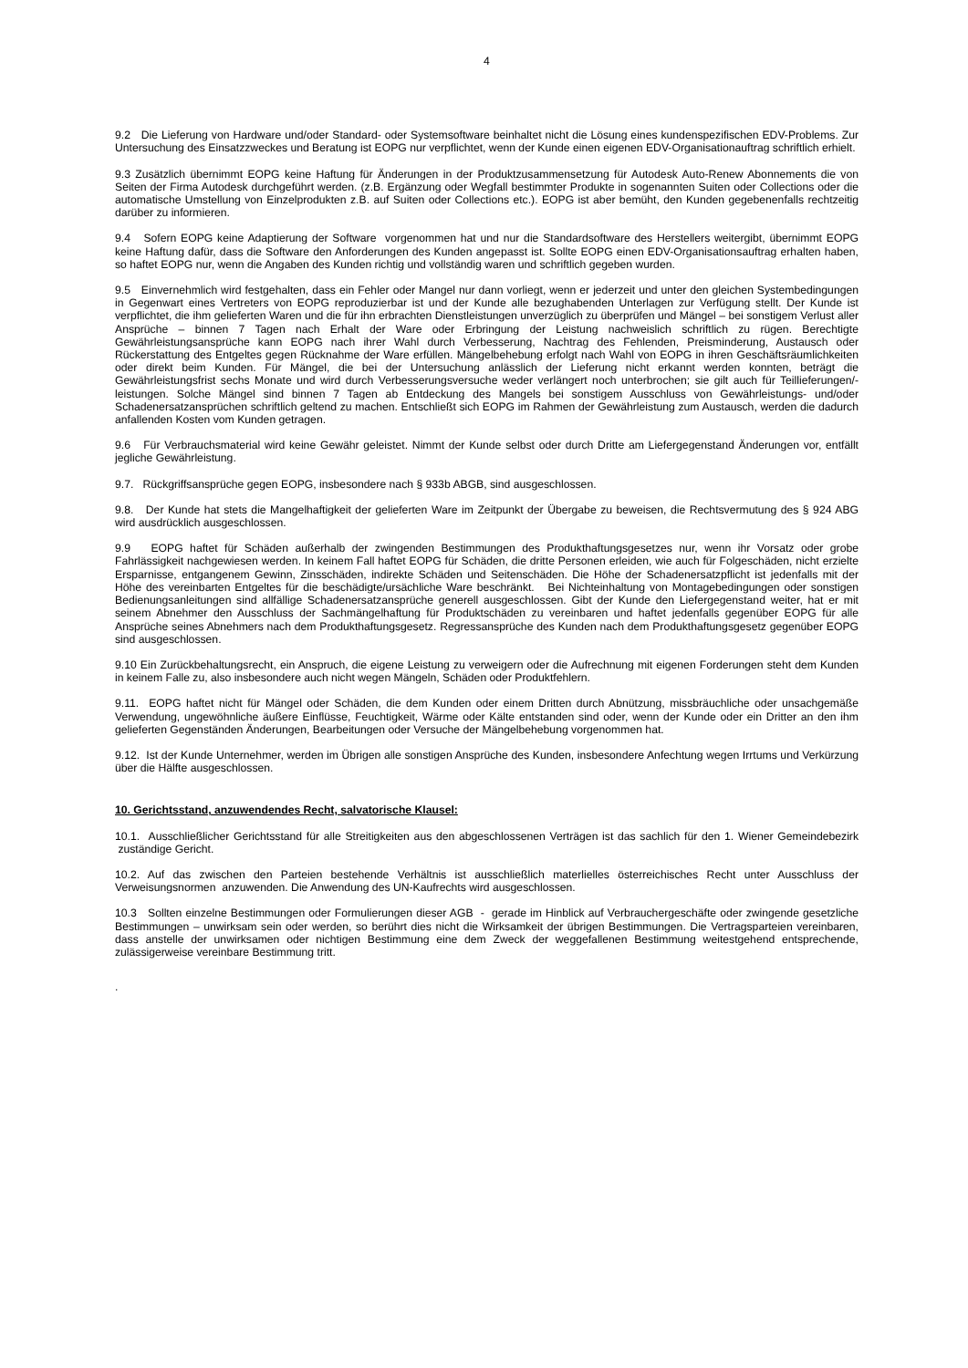4
9.2 Die Lieferung von Hardware und/oder Standard- oder Systemsoftware beinhaltet nicht die Lösung eines kundenspezifischen EDV-Problems. Zur Untersuchung des Einsatzzweckes und Beratung ist EOPG nur verpflichtet, wenn der Kunde einen eigenen EDV-Organisationauftrag schriftlich erhielt.
9.3 Zusätzlich übernimmt EOPG keine Haftung für Änderungen in der Produktzusammensetzung für Autodesk Auto-Renew Abonnements die von Seiten der Firma Autodesk durchgeführt werden. (z.B. Ergänzung oder Wegfall bestimmter Produkte in sogenannten Suiten oder Collections oder die automatische Umstellung von Einzelprodukten z.B. auf Suiten oder Collections etc.). EOPG ist aber bemüht, den Kunden gegebenenfalls rechtzeitig darüber zu informieren.
9.4 Sofern EOPG keine Adaptierung der Software vorgenommen hat und nur die Standardsoftware des Herstellers weitergibt, übernimmt EOPG keine Haftung dafür, dass die Software den Anforderungen des Kunden angepasst ist. Sollte EOPG einen EDV-Organisationsauftrag erhalten haben, so haftet EOPG nur, wenn die Angaben des Kunden richtig und vollständig waren und schriftlich gegeben wurden.
9.5 Einvernehmlich wird festgehalten, dass ein Fehler oder Mangel nur dann vorliegt, wenn er jederzeit und unter den gleichen Systembedingungen in Gegenwart eines Vertreters von EOPG reproduzierbar ist und der Kunde alle bezughabenden Unterlagen zur Verfügung stellt. Der Kunde ist verpflichtet, die ihm gelieferten Waren und die für ihn erbrachten Dienstleistungen unverzüglich zu überprüfen und Mängel – bei sonstigem Verlust aller Ansprüche – binnen 7 Tagen nach Erhalt der Ware oder Erbringung der Leistung nachweislich schriftlich zu rügen. Berechtigte Gewährleistungsansprüche kann EOPG nach ihrer Wahl durch Verbesserung, Nachtrag des Fehlenden, Preisminderung, Austausch oder Rückerstattung des Entgeltes gegen Rücknahme der Ware erfüllen. Mängelbehebung erfolgt nach Wahl von EOPG in ihren Geschäftsräumlichkeiten oder direkt beim Kunden. Für Mängel, die bei der Untersuchung anlässlich der Lieferung nicht erkannt werden konnten, beträgt die Gewährleistungsfrist sechs Monate und wird durch Verbesserungsversuche weder verlängert noch unterbrochen; sie gilt auch für Teillieferungen/-leistungen. Solche Mängel sind binnen 7 Tagen ab Entdeckung des Mangels bei sonstigem Ausschluss von Gewährleistungs- und/oder Schadenersatzansprüchen schriftlich geltend zu machen. Entschließt sich EOPG im Rahmen der Gewährleistung zum Austausch, werden die dadurch anfallenden Kosten vom Kunden getragen.
9.6 Für Verbrauchsmaterial wird keine Gewähr geleistet. Nimmt der Kunde selbst oder durch Dritte am Liefergegenstand Änderungen vor, entfällt jegliche Gewährleistung.
9.7. Rückgriffsansprüche gegen EOPG, insbesondere nach § 933b ABGB, sind ausgeschlossen.
9.8. Der Kunde hat stets die Mangelhaftigkeit der gelieferten Ware im Zeitpunkt der Übergabe zu beweisen, die Rechtsvermutung des § 924 ABG wird ausdrücklich ausgeschlossen.
9.9 EOPG haftet für Schäden außerhalb der zwingenden Bestimmungen des Produkthaftungsgesetzes nur, wenn ihr Vorsatz oder grobe Fahrlässigkeit nachgewiesen werden. In keinem Fall haftet EOPG für Schäden, die dritte Personen erleiden, wie auch für Folgeschäden, nicht erzielte Ersparnisse, entgangenem Gewinn, Zinsschäden, indirekte Schäden und Seitenschäden. Die Höhe der Schadenersatzpflicht ist jedenfalls mit der Höhe des vereinbarten Entgeltes für die beschädigte/ursächliche Ware beschränkt. Bei Nichteinhaltung von Montagebedingungen oder sonstigen Bedienungsanleitungen sind allfällige Schadenersatzansprüche generell ausgeschlossen. Gibt der Kunde den Liefergegenstand weiter, hat er mit seinem Abnehmer den Ausschluss der Sachmängelhaftung für Produktschäden zu vereinbaren und haftet jedenfalls gegenüber EOPG für alle Ansprüche seines Abnehmers nach dem Produkthaftungsgesetz. Regressansprüche des Kunden nach dem Produkthaftungsgesetz gegenüber EOPG sind ausgeschlossen.
9.10 Ein Zurückbehaltungsrecht, ein Anspruch, die eigene Leistung zu verweigern oder die Aufrechnung mit eigenen Forderungen steht dem Kunden in keinem Falle zu, also insbesondere auch nicht wegen Mängeln, Schäden oder Produktfehlern.
9.11. EOPG haftet nicht für Mängel oder Schäden, die dem Kunden oder einem Dritten durch Abnützung, missbräuchliche oder unsachgemäße Verwendung, ungewöhnliche äußere Einflüsse, Feuchtigkeit, Wärme oder Kälte entstanden sind oder, wenn der Kunde oder ein Dritter an den ihm gelieferten Gegenständen Änderungen, Bearbeitungen oder Versuche der Mängelbehebung vorgenommen hat.
9.12. Ist der Kunde Unternehmer, werden im Übrigen alle sonstigen Ansprüche des Kunden, insbesondere Anfechtung wegen Irrtums und Verkürzung über die Hälfte ausgeschlossen.
10. Gerichtsstand, anzuwendendes Recht, salvatorische Klausel:
10.1. Ausschließlicher Gerichtsstand für alle Streitigkeiten aus den abgeschlossenen Verträgen ist das sachlich für den 1. Wiener Gemeindebezirk zuständige Gericht.
10.2. Auf das zwischen den Parteien bestehende Verhältnis ist ausschließlich materlielles österreichisches Recht unter Ausschluss der Verweisungsnormen anzuwenden. Die Anwendung des UN-Kaufrechts wird ausgeschlossen.
10.3 Sollten einzelne Bestimmungen oder Formulierungen dieser AGB - gerade im Hinblick auf Verbrauchergeschäfte oder zwingende gesetzliche Bestimmungen – unwirksam sein oder werden, so berührt dies nicht die Wirksamkeit der übrigen Bestimmungen. Die Vertragsparteien vereinbaren, dass anstelle der unwirksamen oder nichtigen Bestimmung eine dem Zweck der weggefallenen Bestimmung weitestgehend entsprechende, zulässigerweise vereinbare Bestimmung tritt.
.